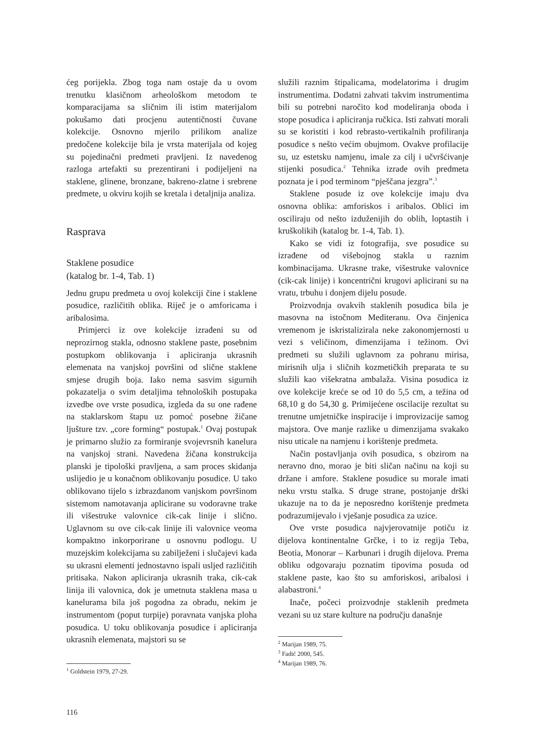ćeg porijekla. Zbog toga nam ostaje da u ovom trenutku klasičnom arheološkom metodom te komparacijama sa sličnim ili istim materijalom pokušamo dati procjenu autentičnosti čuvane kolekcije. Osnovno mjerilo prilikom analize predočene kolekcije bila je vrsta materijala od kojeg su pojedinačni predmeti pravljeni. Iz navedenog razloga artefakti su prezentirani i podijeljeni na staklene, glinene, bronzane, bakreno-zlatne i srebrene predmete, u okviru kojih se kretala i detaljnija analiza.
Rasprava
Staklene posudice
(katalog br. 1-4, Tab. 1)
Jednu grupu predmeta u ovoj kolekciji čine i staklene posudice, različitih oblika. Riječ je o amforicama i aribalosima.
Primjerci iz ove kolekcije izrađeni su od neprozirnog stakla, odnosno staklene paste, posebnim postupkom oblikovanja i apliciranja ukrasnih elemenata na vanjskoj površini od slične staklene smjese drugih boja. Iako nema sasvim sigurnih pokazatelja o svim detaljima tehnoloških postupaka izvedbe ove vrste posudica, izgleda da su one rađene na staklarskom štapu uz pomoć posebne žičane ljušture tzv. „core forming“ postupak.<sup>1</sup> Ovaj postupak je primarno služio za formiranje svojevrsnih kanelura na vanjskoj strani. Navedena žičana konstrukcija planski je tipološki pravljena, a sam proces skidanja uslijedio je u konačnom oblikovanju posudice. U tako oblikovano tijelo s izbrazdanom vanjskom površinom sistemom namotavanja aplicirane su vodoravne trake ili višestruke valovnice cik-cak linije i slično. Uglavnom su ove cik-cak linije ili valovnice veoma kompaktno inkorporirane u osnovnu podlogu. U muzejskim kolekcijama su zabilježeni i slučajevi kada su ukrasni elementi jednostavno ispali usljed različitih pritisaka. Nakon apliciranja ukrasnih traka, cik-cak linija ili valovnica, dok je umetnuta staklena masa u kanelurama bila još pogodna za obradu, nekim je instrumentom (poput turpije) poravnata vanjska ploha posudica. U toku oblikovanja posudice i apliciranja ukrasnih elemenata, majstori su se
<sup>1</sup> Goldstein 1979, 27-29.
služili raznim štipalicama, modelatorima i drugim instrumentima. Dodatni zahvati takvim instrumentima bili su potrebni naročito kod modeliranja oboda i stope posudica i apliciranja ručkica. Isti zahvati morali su se koristiti i kod rebrasto-vertikalnih profiliranja posudice s nešto većim obujmom. Ovakve profilacije su, uz estetsku namjenu, imale za cilj i učvršćivanje stijenki posudica.<sup>2</sup> Tehnika izrade ovih predmeta poznata je i pod terminom “pješčana jezgra”.<sup>3</sup>
Staklene posude iz ove kolekcije imaju dva osnovna oblika: amforiskos i aribalos. Oblici im osciliraju od nešto izduženijih do oblih, loptastih i kruškolikih (katalog br. 1-4, Tab. 1).
Kako se vidi iz fotografija, sve posudice su izrađene od višebojnog stakla u raznim kombinacijama. Ukrasne trake, višestruke valovnice (cik-cak linije) i koncentrični krugovi aplicirani su na vratu, trbuhu i donjem dijelu posude.
Proizvodnja ovakvih staklenih posudica bila je masovna na istočnom Mediteranu. Ova činjenica vremenom je iskristalizirala neke zakonomjernosti u vezi s veličinom, dimenzijama i težinom. Ovi predmeti su služili uglavnom za pohranu mirisa, mirisnih ulja i sličnih kozmetičkih preparata te su služili kao višekratna ambalaža. Visina posudica iz ove kolekcije kreće se od 10 do 5,5 cm, a težina od 68,10 g do 54,30 g. Primijećene oscilacije rezultat su trenutne umjetničke inspiracije i improvizacije samog majstora. Ove manje razlike u dimenzijama svakako nisu uticale na namjenu i korištenje predmeta.
Način postavljanja ovih posudica, s obzirom na neravno dno, morao je biti sličan načinu na koji su držane i amfore. Staklene posudice su morale imati neku vrstu stalka. S druge strane, postojanje drški ukazuje na to da je neposredno korištenje predmeta podrazumijevalo i vješanje posudica za uzice.
Ove vrste posudica najvjerovatnije potiču iz dijelova kontinentalne Grčke, i to iz regija Teba, Beotia, Monorar – Karbunari i drugih dijelova. Prema obliku odgovaraju poznatim tipovima posuda od staklene paste, kao što su amforiskosi, aribalosi i alabastroni.<sup>4</sup>
Inače, počeci proizvodnje staklenih predmeta vezani su uz stare kulture na području današnje
<sup>2</sup> Marijan 1989, 75.
<sup>3</sup> Fadić 2000, 545.
<sup>4</sup> Marijan 1989, 76.
116